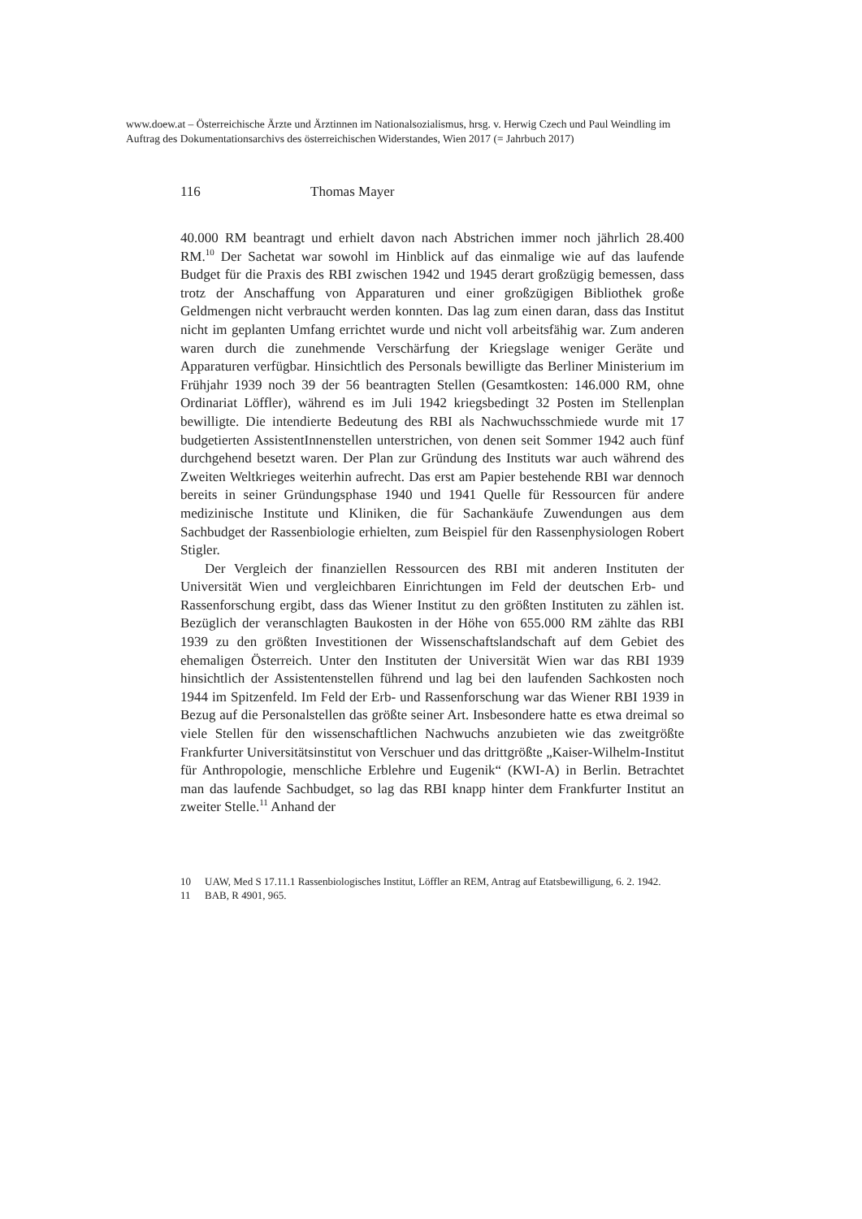www.doew.at – Österreichische Ärzte und Ärztinnen im Nationalsozialismus, hrsg. v. Herwig Czech und Paul Weindling im Auftrag des Dokumentationsarchivs des österreichischen Widerstandes, Wien 2017 (= Jahrbuch 2017)
116 Thomas Mayer
40.000 RM beantragt und erhielt davon nach Abstrichen immer noch jährlich 28.400 RM.<sup>10</sup> Der Sachetat war sowohl im Hinblick auf das einmalige wie auf das laufende Budget für die Praxis des RBI zwischen 1942 und 1945 derart großzügig bemessen, dass trotz der Anschaffung von Apparaturen und einer großzügigen Bibliothek große Geldmengen nicht verbraucht werden konnten. Das lag zum einen daran, dass das Institut nicht im geplanten Umfang errichtet wurde und nicht voll arbeitsfähig war. Zum anderen waren durch die zunehmende Verschärfung der Kriegslage weniger Geräte und Apparaturen verfügbar. Hinsichtlich des Personals bewilligte das Berliner Ministerium im Frühjahr 1939 noch 39 der 56 beantragten Stellen (Gesamtkosten: 146.000 RM, ohne Ordinariat Löffler), während es im Juli 1942 kriegsbedingt 32 Posten im Stellenplan bewilligte. Die intendierte Bedeutung des RBI als Nachwuchsschmiede wurde mit 17 budgetierten AssistentInnenstellen unterstrichen, von denen seit Sommer 1942 auch fünf durchgehend besetzt waren. Der Plan zur Gründung des Instituts war auch während des Zweiten Weltkrieges weiterhin aufrecht. Das erst am Papier bestehende RBI war dennoch bereits in seiner Gründungsphase 1940 und 1941 Quelle für Ressourcen für andere medizinische Institute und Kliniken, die für Sachankäufe Zuwendungen aus dem Sachbudget der Rassenbiologie erhielten, zum Beispiel für den Rassenphysiologen Robert Stigler.
Der Vergleich der finanziellen Ressourcen des RBI mit anderen Instituten der Universität Wien und vergleichbaren Einrichtungen im Feld der deutschen Erb- und Rassenforschung ergibt, dass das Wiener Institut zu den größten Instituten zu zählen ist. Bezüglich der veranschlagten Baukosten in der Höhe von 655.000 RM zählte das RBI 1939 zu den größten Investitionen der Wissenschaftslandschaft auf dem Gebiet des ehemaligen Österreich. Unter den Instituten der Universität Wien war das RBI 1939 hinsichtlich der Assistentenstellen führend und lag bei den laufenden Sachkosten noch 1944 im Spitzenfeld. Im Feld der Erb- und Rassenforschung war das Wiener RBI 1939 in Bezug auf die Personalstellen das größte seiner Art. Insbesondere hatte es etwa dreimal so viele Stellen für den wissenschaftlichen Nachwuchs anzubieten wie das zweitgrößte Frankfurter Universitätsinstitut von Verschuer und das drittgrößte „Kaiser-Wilhelm-Institut für Anthropologie, menschliche Erblehre und Eugenik“ (KWI-A) in Berlin. Betrachtet man das laufende Sachbudget, so lag das RBI knapp hinter dem Frankfurter Institut an zweiter Stelle.<sup>11</sup> Anhand der
10 UAW, Med S 17.11.1 Rassenbiologisches Institut, Löffler an REM, Antrag auf Etatsbewilligung, 6. 2. 1942.
11 BAB, R 4901, 965.